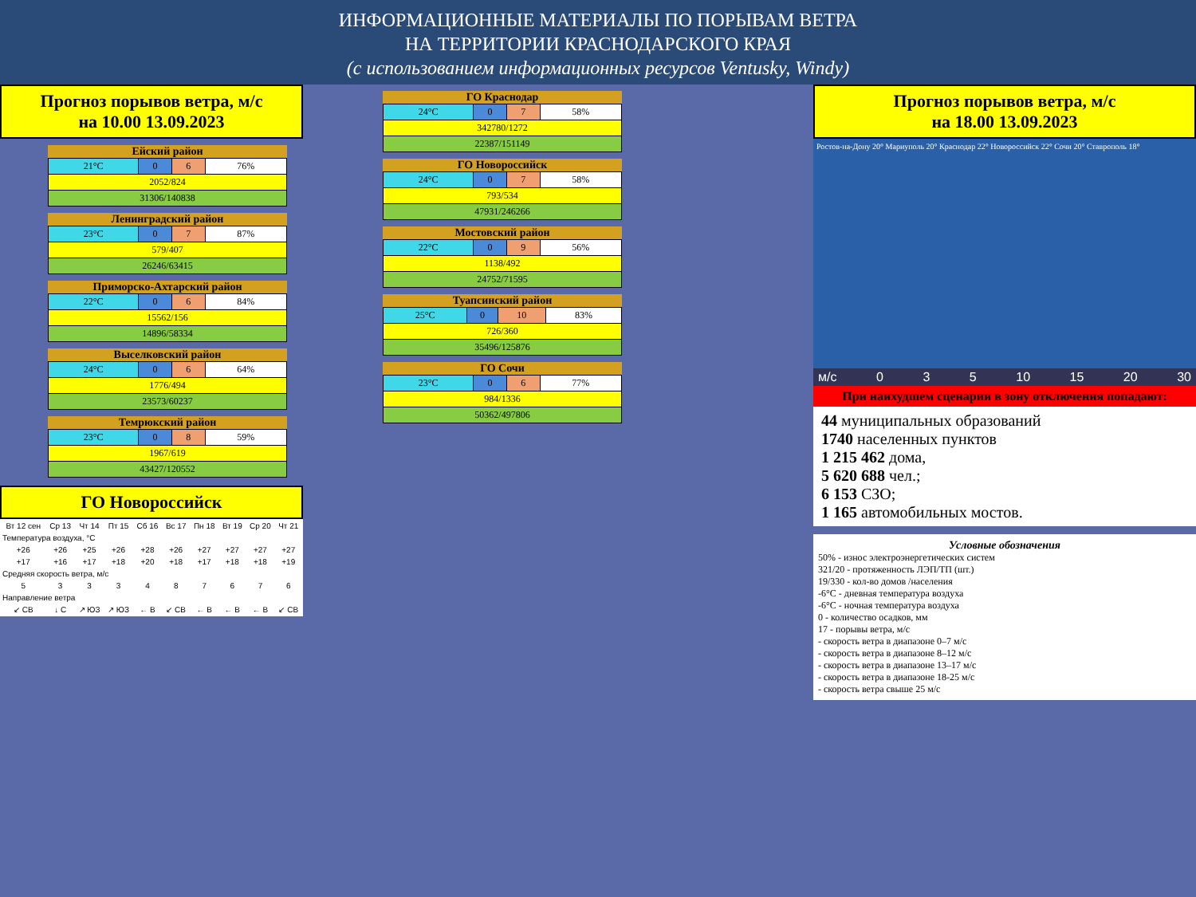ИНФОРМАЦИОННЫЕ МАТЕРИАЛЫ ПО ПОРЫВАМ ВЕТРА
НА ТЕРРИТОРИИ КРАСНОДАРСКОГО КРАЯ
(с использованием информационных ресурсов Ventusky, Windy)
Прогноз порывов ветра, м/с
на 10.00 13.09.2023
Ейский район
| 21°С | 0 | 6 | 76% |
| 2052/824 | | | |
| 31306/140838 | | | |
Ленинградский район
| 23°С | 0 | 7 | 87% |
| 579/407 | | | |
| 26246/63415 | | | |
Приморско-Ахтарский район
| 22°С | 0 | 6 | 84% |
| 15562/156 | | | |
| 14896/58334 | | | |
Выселковский район
| 24°С | 0 | 6 | 64% |
| 1776/494 | | | |
| 23573/60237 | | | |
Темрюкский район
| 23°С | 0 | 8 | 59% |
| 1967/619 | | | |
| 43427/120552 | | | |
ГО Новороссийск
| Вт 12 сен | Ср 13 | Чт 14 | Пт 15 | Сб 16 | Вс 17 | Пн 18 | Вт 19 | Ср 20 | Чт 21 |
| Температура воздуха, °C | | | | | | | | | |
| +26 | +26 | +25 | +26 | +28 | +26 | +27 | +27 | +27 | +27 |
| +17 | +16 | +17 | +18 | +20 | +18 | +17 | +18 | +18 | +19 |
| Средняя скорость ветра, м/с | | | | | | | | | |
| 5 | 3 | 3 | 3 | 4 | 8 | 7 | 6 | 7 | 6 |
| Направление ветра | | | | | | | | | |
| ↙ СВ | ↓ С | ↗ ЮЗ | ↗ ЮЗ | ← В | ↙ СВ | ← В | ← В | ← В | ↙ СВ |
ГО Краснодар
| 24°С | 0 | 7 | 58% |
| 342780/1272 | | | |
| 22387/151149 | | | |
ГО Новороссийск
| 24°С | 0 | 7 | 58% |
| 793/534 | | | |
| 47931/246266 | | | |
Мостовский район
| 22°С | 0 | 9 | 56% |
| 1138/492 | | | |
| 24752/71595 | | | |
Туапсинский район
| 25°С | 0 | 10 | 83% |
| 726/360 | | | |
| 35496/125876 | | | |
ГО Сочи
| 23°С | 0 | 6 | 77% |
| 984/1336 | | | |
| 50362/497806 | | | |
Прогноз порывов ветра, м/с
на 18.00 13.09.2023
Ростов-на-Дону 20° Мариуполь 20° Краснодар 22° Новороссийск 22° Сочи 20° Ставрополь 18°
м/с 0 3 5 10 15 20 30
При наихудшем сценарии в зону отключения попадают:
44 муниципальных образований
1740 населенных пунктов
1 215 462 дома,
5 620 688 чел.;
6 153 СЗО;
1 165 автомобильных мостов.
Условные обозначения
50% - износ электроэнергетических систем
321/20 - протяженность ЛЭП/ТП (шт.)
19/330 - кол-во домов /населения
-6°С - дневная температура воздуха
-6°С - ночная температура воздуха
0 - количество осадков, мм
17 - порывы ветра, м/с
- скорость ветра в диапазоне 0–7 м/с
- скорость ветра в диапазоне 8–12 м/с
- скорость ветра в диапазоне 13–17 м/с
- скорость ветра в диапазоне 18-25 м/с
- скорость ветра свыше 25 м/с